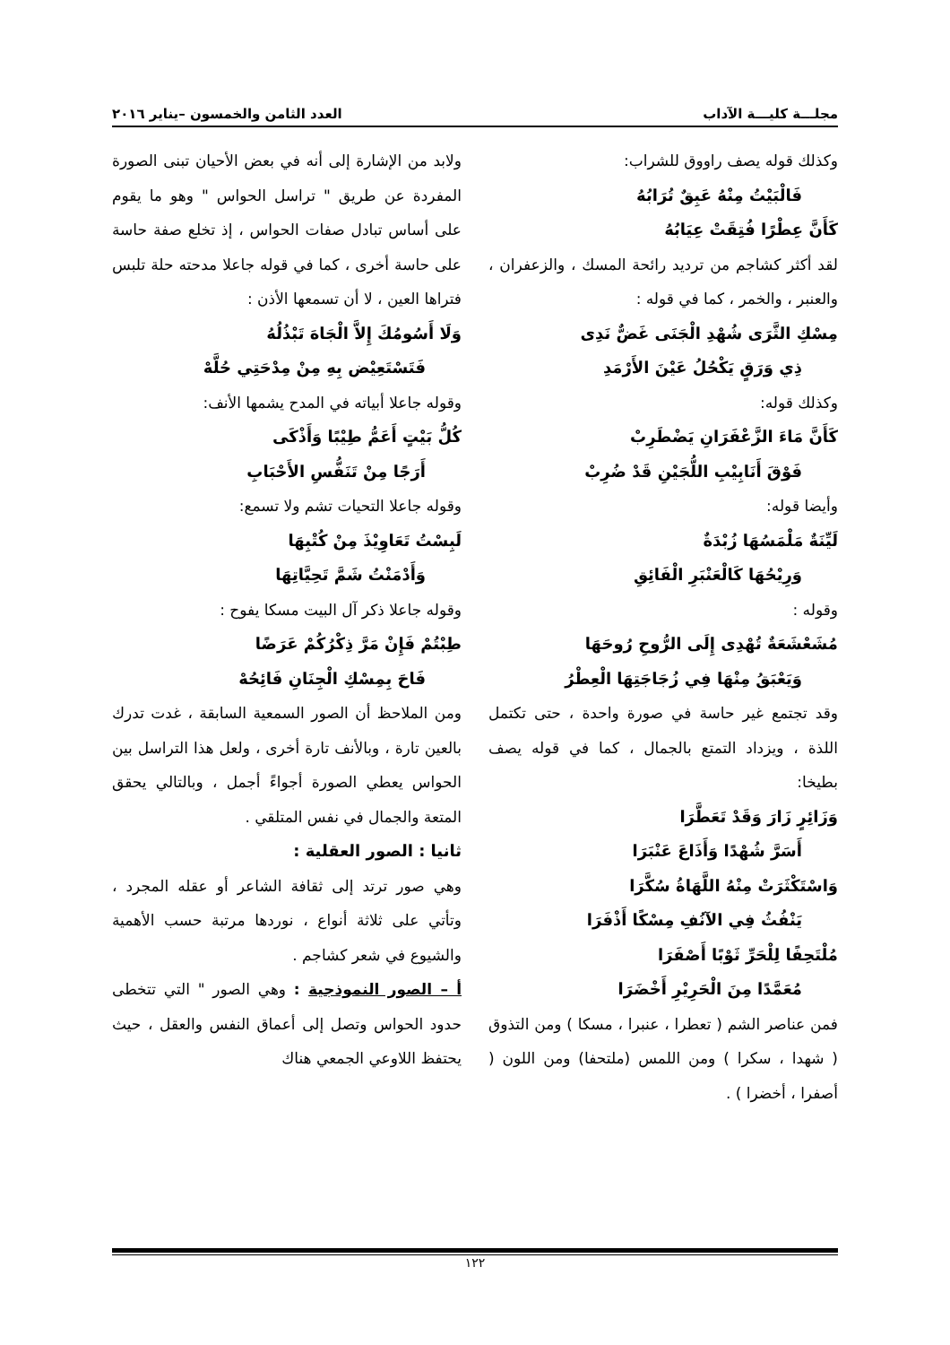مجلـــة كليـــة الآداب العدد الثامن والخمسون –يناير ٢٠١٦
وكذلك قوله يصف راووق للشراب:
فَالْبَيْتُ مِنْهُ عَبِقٌ تُرَابُهُ
كَأَنَّ عِطْرًا فُتِقَتْ عِيَابُهُ
لقد أكثر كشاجم من ترديد رائحة المسك ، والزعفران ، والعنبر ، والخمر ، كما في قوله :
مِسْكِ الثَّرَى شُهْدِ الْجَنَى غَضٌّ نَدِى
ذِي وَرَقٍ يَكْحُلُ عَيْنَ الأَرْمَدِ
وكذلك قوله:
كَأَنَّ مَاءَ الزَّعْفَرَانِ يَضْطَرِبْ
فَوْقَ أَنَابِيْبِ اللُّجَيْنِ قَدْ ضُرِبْ
وأيضا قوله:
لَيِّنَةٌ مَلْمَسُهَا زُبْدَةٌ
وَرِيْحُهَا كَالْعَنْبَرِ الْفَائِقِ
وقوله :
مُشَعْشَعَةٌ تُهْدِى إِلَى الرُّوحِ رُوحَهَا
وَيَعْبَقُ مِنْهَا فِي زُجَاجَتِهَا الْعِطْرُ
وقد تجتمع غير حاسة في صورة واحدة ، حتى تكتمل اللذة ، ويزداد التمتع بالجمال ، كما في قوله يصف بطيخا:
وَزَائِرٍ زَارَ وَقَدْ تَعَطَّرَا
أَسَرَّ شُهْدًا وَأَذَاعَ عَنْبَرَا
وَاسْتَكْثَرَتْ مِنْهُ اللَّهَاةُ سُكَّرَا
يَنْفُثُ فِي الآنُفِ مِسْكًا أَذْفَرَا
مُلْتَحِفًا لِلْحَرِّ ثَوْبًا أَصْفَرَا
مُعَمَّدًا مِنَ الْحَرِيْرِ أَخْضَرَا
فمن عناصر الشم ( تعطرا ، عنبرا ، مسكا ) ومن التذوق ( شهدا ، سكرا ) ومن اللمس (ملتحفا) ومن اللون ( أصفرا ، أخضرا ) .
ولابد من الإشارة إلى أنه في بعض الأحيان تبنى الصورة المفردة عن طريق " تراسل الحواس " وهو ما يقوم على أساس تبادل صفات الحواس ، إذ تخلع صفة حاسة على حاسة أخرى ، كما في قوله جاعلا مدحته حلة تلبس فتراها العين ، لا أن تسمعها الأذن :
وَلَا أَسُومُكَ إِلاَّ الْجَاهَ تَبْذُلُهُ
فَتَسْتَعِيْض بِهِ مِنْ مِدْحَتِي حُلَّهْ
وقوله جاعلا أبياته في المدح يشمها الأنف:
كُلُّ بَيْتٍ أَعَمُّ طِيْبًا وَأَذْكَى
أَرَجًا مِنْ تَنَفُّسِ الأَحْبَابِ
وقوله جاعلا التحيات تشم ولا تسمع:
لَبِسْتُ تَعَاوِيْذَ مِنْ كُتْبِهَا
وَأَدْمَنْتُ شَمَّ تَحِيَّاتِهَا
وقوله جاعلا ذكر آل البيت مسكا يفوح :
طِبْتُمْ فَإِنْ مَرَّ ذِكْرُكُمْ عَرَضًا
فَاحَ بِمِسْكِ الْجِنَانِ فَائِحُهْ
ومن الملاحظ أن الصور السمعية السابقة ، غدت تدرك بالعين تارة ، وبالأنف تارة أخرى ، ولعل هذا التراسل بين الحواس يعطي الصورة أجواءً أجمل ، وبالتالي يحقق المتعة والجمال في نفس المتلقي .
ثانيا : الصور العقلية :
وهي صور ترتد إلى ثقافة الشاعر أو عقله المجرد ، وتأتي على ثلاثة أنواع ، نوردها مرتبة حسب الأهمية والشيوع في شعر كشاجم .
أ – الصور النموذجية : وهي الصور " التي تتخطى حدود الحواس وتصل إلى أعماق النفس والعقل ، حيث يحتفظ اللاوعي الجمعي هناك
١٢٢